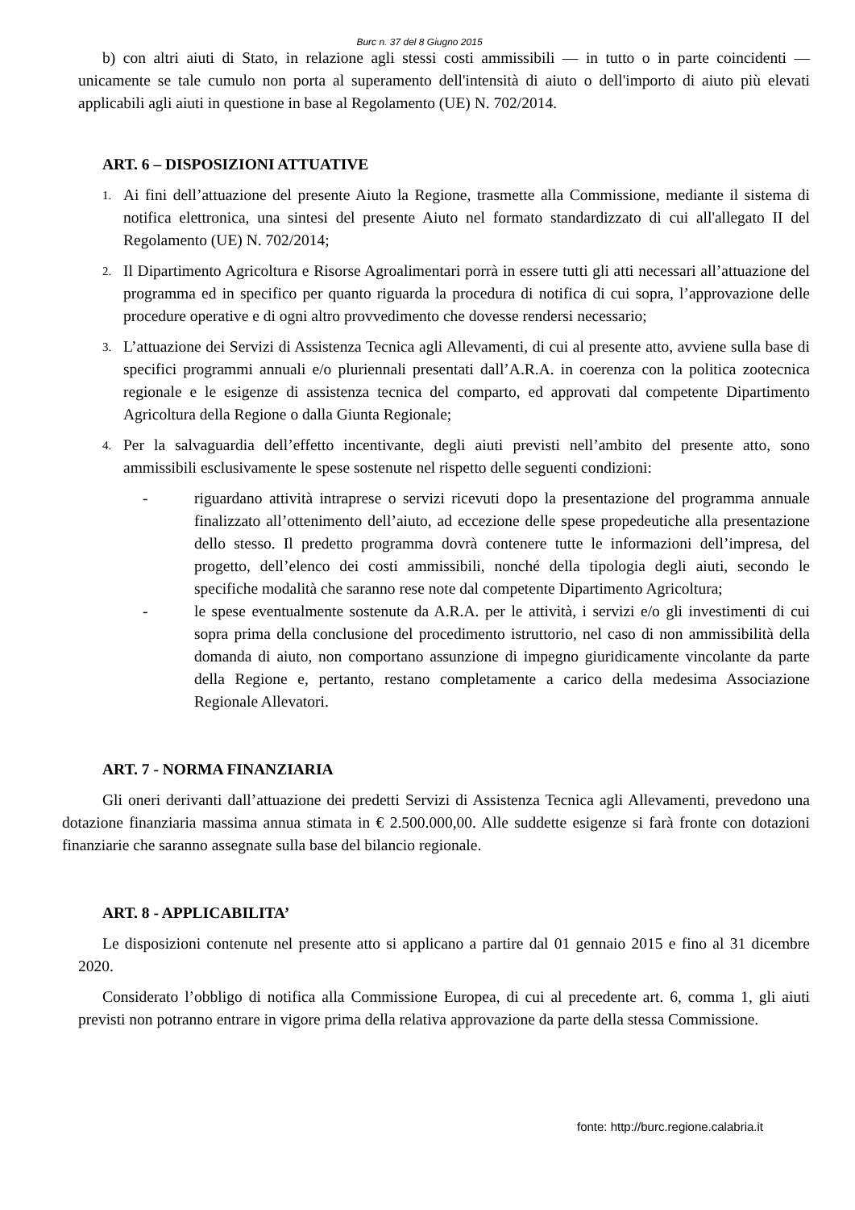Burc n. 37 del 8 Giugno 2015
b) con altri aiuti di Stato, in relazione agli stessi costi ammissibili — in tutto o in parte coincidenti — unicamente se tale cumulo non porta al superamento dell'intensità di aiuto o dell'importo di aiuto più elevati applicabili agli aiuti in questione in base al Regolamento (UE) N. 702/2014.
ART. 6 – DISPOSIZIONI ATTUATIVE
1. Ai fini dell’attuazione del presente Aiuto la Regione, trasmette alla Commissione, mediante il sistema di notifica elettronica, una sintesi del presente Aiuto nel formato standardizzato di cui all'allegato II del Regolamento (UE) N. 702/2014;
2. Il Dipartimento Agricoltura e Risorse Agroalimentari porrà in essere tutti gli atti necessari all’attuazione del programma ed in specifico per quanto riguarda la procedura di notifica di cui sopra, l’approvazione delle procedure operative e di ogni altro provvedimento che dovesse rendersi necessario;
3. L’attuazione dei Servizi di Assistenza Tecnica agli Allevamenti, di cui al presente atto, avviene sulla base di specifici programmi annuali e/o pluriennali presentati dall’A.R.A. in coerenza con la politica zootecnica regionale e le esigenze di assistenza tecnica del comparto, ed approvati dal competente Dipartimento Agricoltura della Regione o dalla Giunta Regionale;
4. Per la salvaguardia dell’effetto incentivante, degli aiuti previsti nell’ambito del presente atto, sono ammissibili esclusivamente le spese sostenute nel rispetto delle seguenti condizioni:
- riguardano attività intraprese o servizi ricevuti dopo la presentazione del programma annuale finalizzato all’ottenimento dell’aiuto, ad eccezione delle spese propedeutiche alla presentazione dello stesso. Il predetto programma dovrà contenere tutte le informazioni dell’impresa, del progetto, dell’elenco dei costi ammissibili, nonché della tipologia degli aiuti, secondo le specifiche modalità che saranno rese note dal competente Dipartimento Agricoltura;
- le spese eventualmente sostenute da A.R.A. per le attività, i servizi e/o gli investimenti di cui sopra prima della conclusione del procedimento istruttorio, nel caso di non ammissibilità della domanda di aiuto, non comportano assunzione di impegno giuridicamente vincolante da parte della Regione e, pertanto, restano completamente a carico della medesima Associazione Regionale Allevatori.
ART. 7 - NORMA FINANZIARIA
Gli oneri derivanti dall’attuazione dei predetti Servizi di Assistenza Tecnica agli Allevamenti, prevedono una dotazione finanziaria massima annua stimata in € 2.500.000,00. Alle suddette esigenze si farà fronte con dotazioni finanziarie che saranno assegnate sulla base del bilancio regionale.
ART. 8 - APPLICABILITA’
Le disposizioni contenute nel presente atto si applicano a partire dal 01 gennaio 2015 e fino al 31 dicembre 2020.
Considerato l’obbligo di notifica alla Commissione Europea, di cui al precedente art. 6, comma 1, gli aiuti previsti non potranno entrare in vigore prima della relativa approvazione da parte della stessa Commissione.
fonte: http://burc.regione.calabria.it